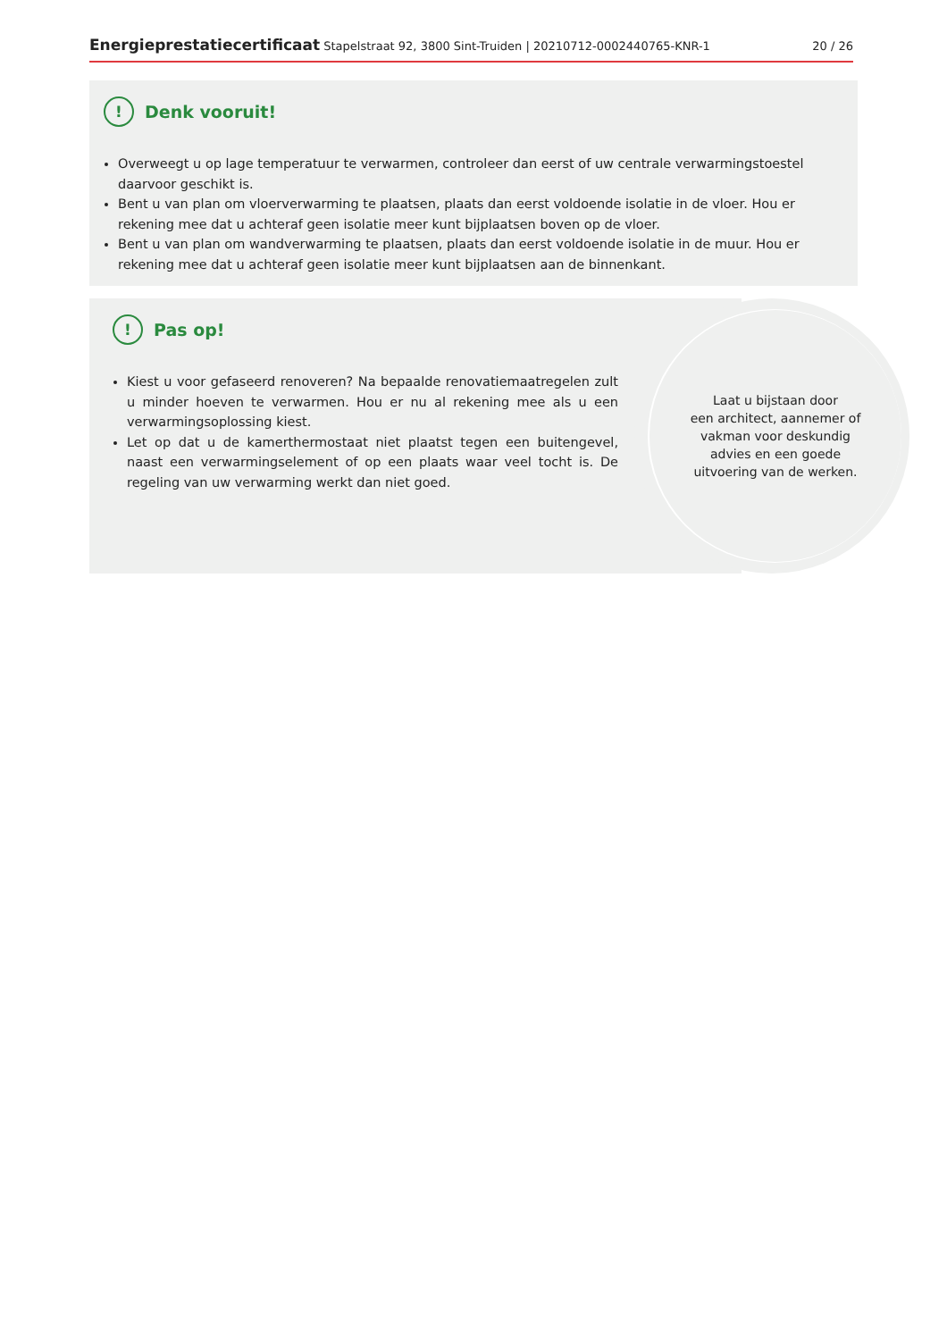Energieprestatiecertificaat Stapelstraat 92, 3800 Sint-Truiden | 20210712-0002440765-KNR-1 20 / 26
! Denk vooruit!
Overweegt u op lage temperatuur te verwarmen, controleer dan eerst of uw centrale verwarmingstoestel daarvoor geschikt is.
Bent u van plan om vloerverwarming te plaatsen, plaats dan eerst voldoende isolatie in de vloer. Hou er rekening mee dat u achteraf geen isolatie meer kunt bijplaatsen boven op de vloer.
Bent u van plan om wandverwarming te plaatsen, plaats dan eerst voldoende isolatie in de muur. Hou er rekening mee dat u achteraf geen isolatie meer kunt bijplaatsen aan de binnenkant.
! Pas op!
Kiest u voor gefaseerd renoveren? Na bepaalde renovatiemaatregelen zult u minder hoeven te verwarmen. Hou er nu al rekening mee als u een verwarmingsoplossing kiest.
Let op dat u de kamerthermostaat niet plaatst tegen een buitengevel, naast een verwarmingselement of op een plaats waar veel tocht is. De regeling van uw verwarming werkt dan niet goed.
Laat u bijstaan door
een architect, aannemer of
vakman voor deskundig
advies en een goede
uitvoering van de werken.